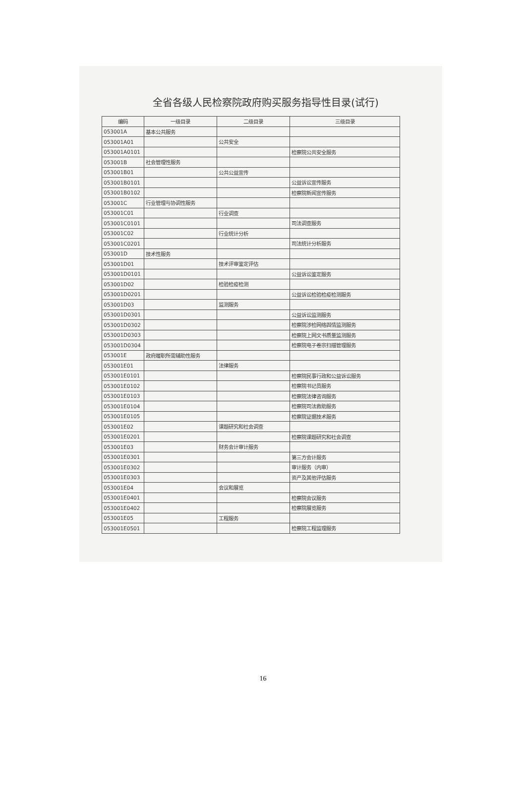全省各级人民检察院政府购买服务指导性目录(试行)
| 编码 | 一级目录 | 二级目录 | 三级目录 |
| --- | --- | --- | --- |
| 053001A | 基本公共服务 | | |
| 053001A01 | | 公共安全 | |
| 053001A0101 | | | 检察院公共安全服务 |
| 053001B | 社会管理性服务 | | |
| 053001B01 | | 公共公益宣传 | |
| 053001B0101 | | | 公益诉讼宣传服务 |
| 053001B0102 | | | 检察院新闻宣传服务 |
| 053001C | 行业管理与协调性服务 | | |
| 053001C01 | | 行业调查 | |
| 053001C0101 | | | 司法调查服务 |
| 053001C02 | | 行业统计分析 | |
| 053001C0201 | | | 司法统计分析服务 |
| 053001D | 技术性服务 | | |
| 053001D01 | | 技术评审鉴定评估 | |
| 053001D0101 | | | 公益诉讼鉴定服务 |
| 053001D02 | | 检验检疫检测 | |
| 053001D0201 | | | 公益诉讼检验检疫检测服务 |
| 053001D03 | | 监测服务 | |
| 053001D0301 | | | 公益诉讼监测服务 |
| 053001D0302 | | | 检察院涉检网络舆情监测服务 |
| 053001D0303 | | | 检察院上网文书质量监测服务 |
| 053001D0304 | | | 检察院电子卷宗扫描管理服务 |
| 053001E | 政府履职所需辅助性服务 | | |
| 053001E01 | | 法律服务 | |
| 053001E0101 | | | 检察院民事行政和公益诉讼服务 |
| 053001E0102 | | | 检察院书记员服务 |
| 053001E0103 | | | 检察院法律咨询服务 |
| 053001E0104 | | | 检察院司法救助服务 |
| 053001E0105 | | | 检察院证据技术服务 |
| 053001E02 | | 课题研究和社会调查 | |
| 053001E0201 | | | 检察院课题研究和社会调查 |
| 053001E03 | | 财务会计审计服务 | |
| 053001E0301 | | | 第三方会计服务 |
| 053001E0302 | | | 审计服务（内审） |
| 053001E0303 | | | 资产及其他评估服务 |
| 053001E04 | | 会议和展览 | |
| 053001E0401 | | | 检察院会议服务 |
| 053001E0402 | | | 检察院展览服务 |
| 053001E05 | | 工程服务 | |
| 053001E0501 | | | 检察院工程监理服务 |
16